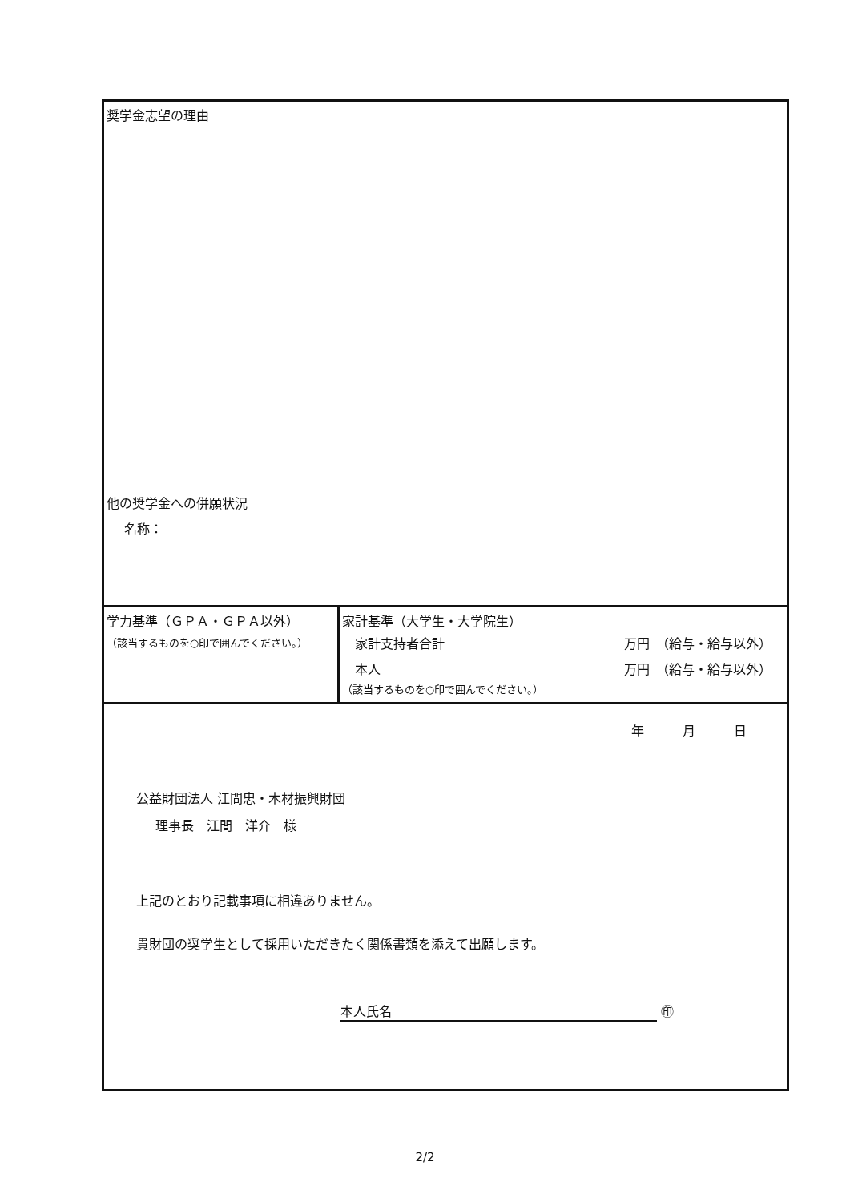| 奨学金志望の理由 他の奨学金への併願状況 名称： | |
| 学力基準（ＧＰＡ・ＧＰＡ以外） （該当するものを○印で囲んでください。） | 家計基準（大学生・大学院生） 家計支持者合計 万円 （給与・給与以外） 本人 万円 （給与・給与以外） （該当するものを○印で囲んでください。） |
| 年 月 日 公益財団法人 江間忠・木材振興財団 理事長 江間 洋介 様 上記のとおり記載事項に相違ありません。 貴財団の奨学生として採用いただきたく関係書類を添えて出願します。 本人氏名 ㊞ | |
2/2